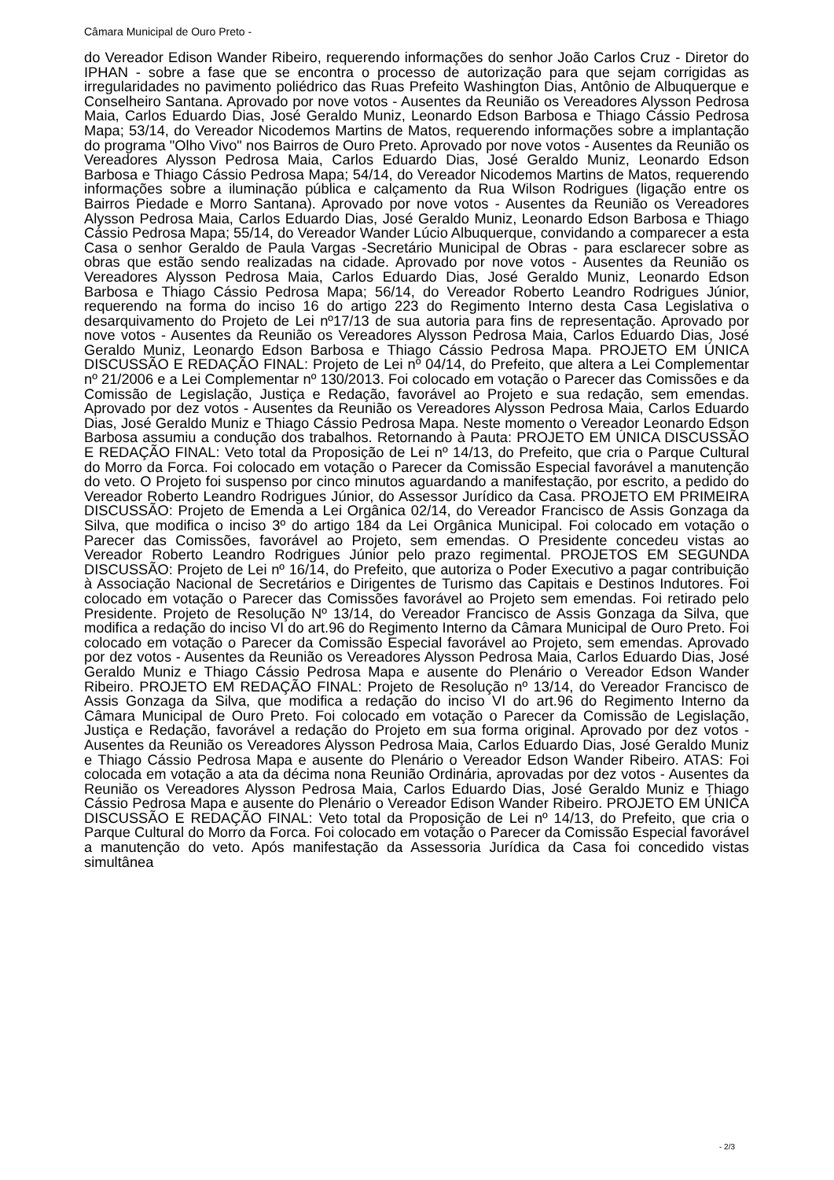Câmara Municipal de Ouro Preto -
do Vereador Edison Wander Ribeiro, requerendo informações do senhor João Carlos Cruz - Diretor do IPHAN - sobre a fase que se encontra o processo de autorização para que sejam corrigidas as irregularidades no pavimento poliédrico das Ruas Prefeito Washington Dias, Antônio de Albuquerque e Conselheiro Santana. Aprovado por nove votos - Ausentes da Reunião os Vereadores Alysson Pedrosa Maia, Carlos Eduardo Dias, José Geraldo Muniz, Leonardo Edson Barbosa e Thiago Cássio Pedrosa Mapa; 53/14, do Vereador Nicodemos Martins de Matos, requerendo informações sobre a implantação do programa "Olho Vivo" nos Bairros de Ouro Preto. Aprovado por nove votos - Ausentes da Reunião os Vereadores Alysson Pedrosa Maia, Carlos Eduardo Dias, José Geraldo Muniz, Leonardo Edson Barbosa e Thiago Cássio Pedrosa Mapa; 54/14, do Vereador Nicodemos Martins de Matos, requerendo informações sobre a iluminação pública e calçamento da Rua Wilson Rodrigues (ligação entre os Bairros Piedade e Morro Santana). Aprovado por nove votos - Ausentes da Reunião os Vereadores Alysson Pedrosa Maia, Carlos Eduardo Dias, José Geraldo Muniz, Leonardo Edson Barbosa e Thiago Cássio Pedrosa Mapa; 55/14, do Vereador Wander Lúcio Albuquerque, convidando a comparecer a esta Casa o senhor Geraldo de Paula Vargas -Secretário Municipal de Obras - para esclarecer sobre as obras que estão sendo realizadas na cidade. Aprovado por nove votos - Ausentes da Reunião os Vereadores Alysson Pedrosa Maia, Carlos Eduardo Dias, José Geraldo Muniz, Leonardo Edson Barbosa e Thiago Cássio Pedrosa Mapa; 56/14, do Vereador Roberto Leandro Rodrigues Júnior, requerendo na forma do inciso 16 do artigo 223 do Regimento Interno desta Casa Legislativa o desarquivamento do Projeto de Lei nº17/13 de sua autoria para fins de representação. Aprovado por nove votos - Ausentes da Reunião os Vereadores Alysson Pedrosa Maia, Carlos Eduardo Dias, José Geraldo Muniz, Leonardo Edson Barbosa e Thiago Cássio Pedrosa Mapa. PROJETO EM ÚNICA DISCUSSÃO E REDAÇÃO FINAL: Projeto de Lei nº 04/14, do Prefeito, que altera a Lei Complementar nº 21/2006 e a Lei Complementar nº 130/2013. Foi colocado em votação o Parecer das Comissões e da Comissão de Legislação, Justiça e Redação, favorável ao Projeto e sua redação, sem emendas. Aprovado por dez votos - Ausentes da Reunião os Vereadores Alysson Pedrosa Maia, Carlos Eduardo Dias, José Geraldo Muniz e Thiago Cássio Pedrosa Mapa. Neste momento o Vereador Leonardo Edson Barbosa assumiu a condução dos trabalhos. Retornando à Pauta: PROJETO EM ÚNICA DISCUSSÃO E REDAÇÃO FINAL: Veto total da Proposição de Lei nº 14/13, do Prefeito, que cria o Parque Cultural do Morro da Forca. Foi colocado em votação o Parecer da Comissão Especial favorável a manutenção do veto. O Projeto foi suspenso por cinco minutos aguardando a manifestação, por escrito, a pedido do Vereador Roberto Leandro Rodrigues Júnior, do Assessor Jurídico da Casa. PROJETO EM PRIMEIRA DISCUSSÃO: Projeto de Emenda a Lei Orgânica 02/14, do Vereador Francisco de Assis Gonzaga da Silva, que modifica o inciso 3º do artigo 184 da Lei Orgânica Municipal. Foi colocado em votação o Parecer das Comissões, favorável ao Projeto, sem emendas. O Presidente concedeu vistas ao Vereador Roberto Leandro Rodrigues Júnior pelo prazo regimental. PROJETOS EM SEGUNDA DISCUSSÃO: Projeto de Lei nº 16/14, do Prefeito, que autoriza o Poder Executivo a pagar contribuição à Associação Nacional de Secretários e Dirigentes de Turismo das Capitais e Destinos Indutores. Foi colocado em votação o Parecer das Comissões favorável ao Projeto sem emendas. Foi retirado pelo Presidente. Projeto de Resolução Nº 13/14, do Vereador Francisco de Assis Gonzaga da Silva, que modifica a redação do inciso VI do art.96 do Regimento Interno da Câmara Municipal de Ouro Preto. Foi colocado em votação o Parecer da Comissão Especial favorável ao Projeto, sem emendas. Aprovado por dez votos - Ausentes da Reunião os Vereadores Alysson Pedrosa Maia, Carlos Eduardo Dias, José Geraldo Muniz e Thiago Cássio Pedrosa Mapa e ausente do Plenário o Vereador Edson Wander Ribeiro. PROJETO EM REDAÇÃO FINAL: Projeto de Resolução nº 13/14, do Vereador Francisco de Assis Gonzaga da Silva, que modifica a redação do inciso VI do art.96 do Regimento Interno da Câmara Municipal de Ouro Preto. Foi colocado em votação o Parecer da Comissão de Legislação, Justiça e Redação, favorável a redação do Projeto em sua forma original. Aprovado por dez votos - Ausentes da Reunião os Vereadores Alysson Pedrosa Maia, Carlos Eduardo Dias, José Geraldo Muniz e Thiago Cássio Pedrosa Mapa e ausente do Plenário o Vereador Edson Wander Ribeiro. ATAS: Foi colocada em votação a ata da décima nona Reunião Ordinária, aprovadas por dez votos - Ausentes da Reunião os Vereadores Alysson Pedrosa Maia, Carlos Eduardo Dias, José Geraldo Muniz e Thiago Cássio Pedrosa Mapa e ausente do Plenário o Vereador Edison Wander Ribeiro. PROJETO EM ÚNICA DISCUSSÃO E REDAÇÃO FINAL: Veto total da Proposição de Lei nº 14/13, do Prefeito, que cria o Parque Cultural do Morro da Forca. Foi colocado em votação o Parecer da Comissão Especial favorável a manutenção do veto. Após manifestação da Assessoria Jurídica da Casa foi concedido vistas simultânea
- 2/3